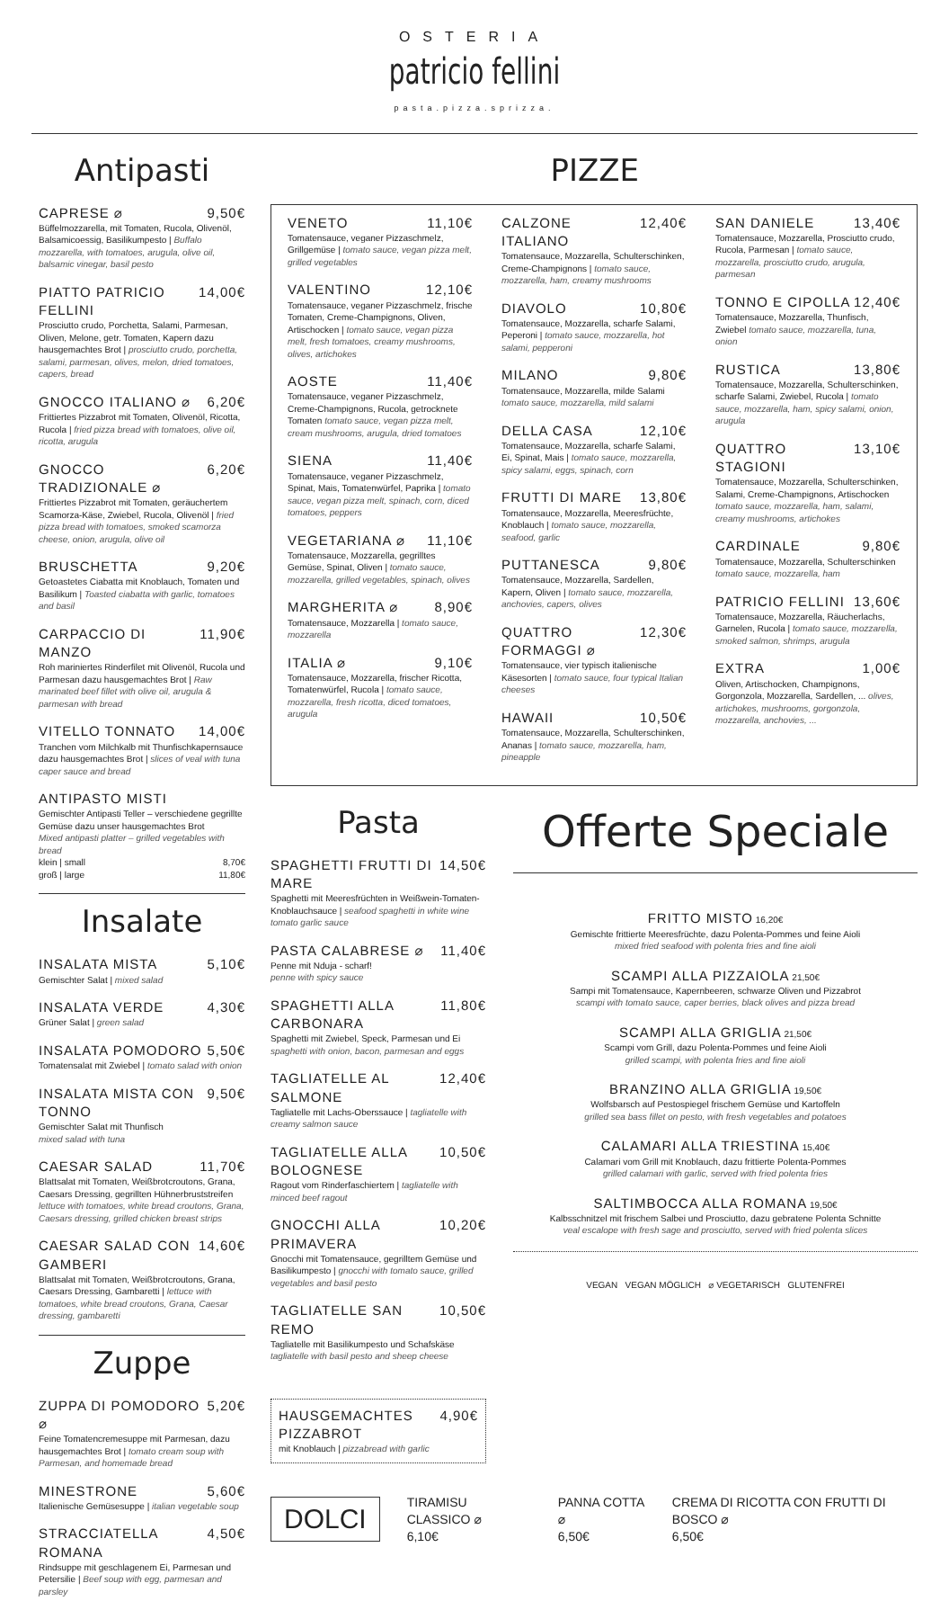OSTERIA
patricio fellini
pasta.pizza.sprizza.
Antipasti
CAPRESE ⌀ 9,50€
Büffelmozzarella, mit Tomaten, Rucola, Olivenöl, Balsamicoessig, Basilikumpesto | Buffalo mozzarella, with tomatoes, arugula, olive oil, balsamic vinegar, basil pesto
PIATTO PATRICIO FELLINI 14,00€
Prosciutto crudo, Porchetta, Salami, Parmesan, Oliven, Melone, getr. Tomaten, Kapern dazu hausgemachtes Brot | prosciutto crudo, porchetta, salami, parmesan, olives, melon, dried tomatoes, capers, bread
GNOCCO ITALIANO ⌀ 6,20€
Frittiertes Pizzabrot mit Tomaten, Olivenöl, Ricotta, Rucola | fried pizza bread with tomatoes, olive oil, ricotta, arugula
GNOCCO TRADIZIONALE ⌀ 6,20€
Frittiertes Pizzabrot mit Tomaten, geräuchertem Scamorza-Käse, Zwiebel, Rucola, Olivenöl | fried pizza bread with tomatoes, smoked scamorza cheese, onion, arugula, olive oil
BRUSCHETTA 9,20€
Getoastetes Ciabatta mit Knoblauch, Tomaten und Basilikum | Toasted ciabatta with garlic, tomatoes and basil
CARPACCIO DI MANZO 11,90€
Roh mariniertes Rinderfilet mit Olivenöl, Rucola und Parmesan dazu hausgemachtes Brot | Raw marinated beef fillet with olive oil, arugula & parmesan with bread
VITELLO TONNATO 14,00€
Tranchen vom Milchkalb mit Thunfischkapernsauce dazu hausgemachtes Brot | slices of veal with tuna caper sauce and bread
ANTIPASTO MISTI
Gemischter Antipasti Teller – verschiedene gegrillte Gemüse dazu unser hausgemachtes Brot
Mixed antipasti platter – grilled vegetables with bread
klein | small 8,70€
groß | large 11,80€
Insalate
INSALATA MISTA 5,10€
Gemischter Salat | mixed salad
INSALATA VERDE 4,30€
Grüner Salat | green salad
INSALATA POMODORO 5,50€
Tomatensalat mit Zwiebel | tomato salad with onion
INSALATA MISTA CON TONNO 9,50€
Gemischter Salat mit Thunfisch
mixed salad with tuna
CAESAR SALAD 11,70€
Blattsalat mit Tomaten, Weißbrotcroutons, Grana, Caesars Dressing, gegrillten Hühnerbruststreifen lettuce with tomatoes, white bread croutons, Grana, Caesars dressing, grilled chicken breast strips
CAESAR SALAD CON GAMBERI 14,60€
Blattsalat mit Tomaten, Weißbrotcroutons, Grana, Caesars Dressing, Gambaretti | lettuce with tomatoes, white bread croutons, Grana, Caesar dressing, gambaretti
Zuppe
ZUPPA DI POMODORO ⌀ 5,20€
Feine Tomatencremesuppe mit Parmesan, dazu hausgemachtes Brot | tomato cream soup with Parmesan, and homemade bread
MINESTRONE 5,60€
Italienische Gemüsesuppe | italian vegetable soup
STRACCIATELLA ROMANA 4,50€
Rindsuppe mit geschlagenem Ei, Parmesan und Petersilie | Beef soup with egg, parmesan and parsley
PIZZE
VENETO 11,10€
Tomatensauce, veganer Pizzaschmelz, Grillgemüse | tomato sauce, vegan pizza melt, grilled vegetables
VALENTINO 12,10€
Tomatensauce, veganer Pizzaschmelz, frische Tomaten, Creme-Champignons, Oliven, Artischocken | tomato sauce, vegan pizza melt, fresh tomatoes, creamy mushrooms, olives, artichokes
AOSTE 11,40€
Tomatensauce, veganer Pizzaschmelz, Creme-Champignons, Rucola, getrocknete Tomaten tomato sauce, vegan pizza melt, cream mushrooms, arugula, dried tomatoes
SIENA 11,40€
Tomatensauce, veganer Pizzaschmelz, Spinat, Mais, Tomatenwürfel, Paprika | tomato sauce, vegan pizza melt, spinach, corn, diced tomatoes, peppers
VEGETARIANA ⌀ 11,10€
Tomatensauce, Mozzarella, gegrilltes Gemüse, Spinat, Oliven | tomato sauce, mozzarella, grilled vegetables, spinach, olives
MARGHERITA ⌀ 8,90€
Tomatensauce, Mozzarella | tomato sauce, mozzarella
ITALIA ⌀ 9,10€
Tomatensauce, Mozzarella, frischer Ricotta, Tomatenwürfel, Rucola | tomato sauce, mozzarella, fresh ricotta, diced tomatoes, arugula
CALZONE ITALIANO 12,40€
Tomatensauce, Mozzarella, Schulterschinken, Creme-Champignons | tomato sauce, mozzarella, ham, creamy mushrooms
DIAVOLO 10,80€
Tomatensauce, Mozzarella, scharfe Salami, Peperoni | tomato sauce, mozzarella, hot salami, pepperoni
MILANO 9,80€
Tomatensauce, Mozzarella, milde Salami tomato sauce, mozzarella, mild salami
DELLA CASA 12,10€
Tomatensauce, Mozzarella, scharfe Salami, Ei, Spinat, Mais | tomato sauce, mozzarella, spicy salami, eggs, spinach, corn
FRUTTI DI MARE 13,80€
Tomatensauce, Mozzarella, Meeresfrüchte, Knoblauch | tomato sauce, mozzarella, seafood, garlic
PUTTANESCA 9,80€
Tomatensauce, Mozzarella, Sardellen, Kapern, Oliven | tomato sauce, mozzarella, anchovies, capers, olives
QUATTRO FORMAGGI ⌀ 12,30€
Tomatensauce, vier typisch italienische Käsesorten | tomato sauce, four typical Italian cheeses
HAWAII 10,50€
Tomatensauce, Mozzarella, Schulterschinken, Ananas | tomato sauce, mozzarella, ham, pineapple
SAN DANIELE 13,40€
Tomatensauce, Mozzarella, Prosciutto crudo, Rucola, Parmesan | tomato sauce, mozzarella, prosciutto crudo, arugula, parmesan
TONNO E CIPOLLA 12,40€
Tomatensauce, Mozzarella, Thunfisch, Zwiebel tomato sauce, mozzarella, tuna, onion
RUSTICA 13,80€
Tomatensauce, Mozzarella, Schulterschinken, scharfe Salami, Zwiebel, Rucola | tomato sauce, mozzarella, ham, spicy salami, onion, arugula
QUATTRO STAGIONI 13,10€
Tomatensauce, Mozzarella, Schulterschinken, Salami, Creme-Champignons, Artischocken tomato sauce, mozzarella, ham, salami, creamy mushrooms, artichokes
CARDINALE 9,80€
Tomatensauce, Mozzarella, Schulterschinken tomato sauce, mozzarella, ham
PATRICIO FELLINI 13,60€
Tomatensauce, Mozzarella, Räucherlachs, Garnelen, Rucola | tomato sauce, mozzarella, smoked salmon, shrimps, arugula
EXTRA 1,00€
Oliven, Artischocken, Champignons, Gorgonzola, Mozzarella, Sardellen, ... olives, artichokes, mushrooms, gorgonzola, mozzarella, anchovies, ...
Pasta
SPAGHETTI FRUTTI DI MARE 14,50€
Spaghetti mit Meeresfrüchten in Weißwein-Tomaten-Knoblauchsauce | seafood spaghetti in white wine tomato garlic sauce
PASTA CALABRESE ⌀ 11,40€
Penne mit Nduja - scharf!
penne with spicy sauce
SPAGHETTI ALLA CARBONARA 11,80€
Spaghetti mit Zwiebel, Speck, Parmesan und Ei spaghetti with onion, bacon, parmesan and eggs
TAGLIATELLE AL SALMONE 12,40€
Tagliatelle mit Lachs-Oberssauce | tagliatelle with creamy salmon sauce
TAGLIATELLE ALLA BOLOGNESE 10,50€
Ragout vom Rinderfaschiertem | tagliatelle with minced beef ragout
GNOCCHI ALLA PRIMAVERA 10,20€
Gnocchi mit Tomatensauce, gegrilltem Gemüse und Basilikumpesto | gnocchi with tomato sauce, grilled vegetables and basil pesto
TAGLIATELLE SAN REMO 10,50€
Tagliatelle mit Basilikumpesto und Schafskäse tagliatelle with basil pesto and sheep cheese
HAUSGEMACHTES PIZZABROT 4,90€
mit Knoblauch | pizzabread with garlic
Offerte Speciale
FRITTO MISTO 16,20€
Gemischte frittierte Meeresfrüchte, dazu Polenta-Pommes und feine Aioli
mixed fried seafood with polenta fries and fine aioli
SCAMPI ALLA PIZZAIOLA 21,50€
Sampi mit Tomatensauce, Kapernbeeren, schwarze Oliven und Pizzabrot
scampi with tomato sauce, caper berries, black olives and pizza bread
SCAMPI ALLA GRIGLIA 21,50€
Scampi vom Grill, dazu Polenta-Pommes und feine Aioli
grilled scampi, with polenta fries and fine aioli
BRANZINO ALLA GRIGLIA 19,50€
Wolfsbarsch auf Pestospiegel frischem Gemüse und Kartoffeln
grilled sea bass fillet on pesto, with fresh vegetables and potatoes
CALAMARI ALLA TRIESTINA 15,40€
Calamari vom Grill mit Knoblauch, dazu frittierte Polenta-Pommes
grilled calamari with garlic, served with fried polenta fries
SALTIMBOCCA ALLA ROMANA 19,50€
Kalbsschnitzel mit frischem Salbei und Prosciutto, dazu gebratene Polenta Schnitte
veal escalope with fresh sage and prosciutto, served with fried polenta slices
VEGAN VEGAN MÖGLICH ⌀ VEGETARISCH GLUTENFREI
DOLCI
TIRAMISU CLASSICO ⌀
6,10€
PANNA COTTA ⌀
6,50€
CREMA DI RICOTTA CON FRUTTI DI BOSCO ⌀
6,50€